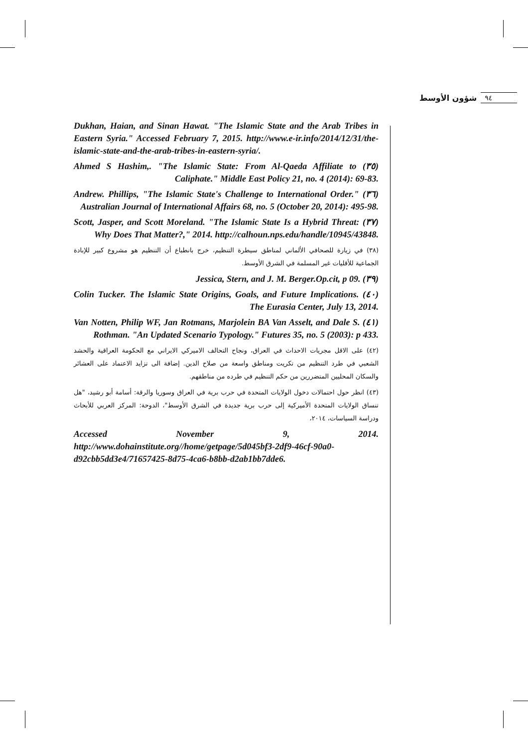شؤون الأوسط ٩٤
Dukhan, Haian, and Sinan Hawat. "The Islamic State and the Arab Tribes in Eastern Syria." Accessed February 7, 2015. http://www.e-ir.info/2014/12/31/the-islamic-state-and-the-arab-tribes-in-eastern-syria/.
(٣٥) Ahmed S Hashim,. "The Islamic State: From Al-Qaeda Affiliate to Caliphate." Middle East Policy 21, no. 4 (2014): 69-83.
(٣٦) Andrew. Phillips, "The Islamic State's Challenge to International Order." Australian Journal of International Affairs 68, no. 5 (October 20, 2014): 495-98.
(٣٧) Scott, Jasper, and Scott Moreland. "The Islamic State Is a Hybrid Threat: Why Does That Matter?," 2014. http://calhoun.nps.edu/handle/10945/43848.
(٣٨) في زيارة للصحافي الألماني لمناطق سيطرة التنظيم، خرج بانطباع أن التنظيم هو مشروع كبير للإبادة الجماعية للأقليات غير المسلمة في الشرق الأوسط.
(٣٩) Jessica, Stern, and J. M. Berger.Op.cit, p 09.
(٤٠) Colin Tucker. The Islamic State Origins, Goals, and Future Implications. The Eurasia Center, July 13, 2014.
(٤١) Van Notten, Philip WF, Jan Rotmans, Marjolein BA Van Asselt, and Dale S. Rothman. "An Updated Scenario Typology." Futures 35, no. 5 (2003): p 433.
(٤٢) على الاقل مجريات الاحداث في العراق، ونجاح التحالف الاميركي الايراني مع الحكومة العراقية والحشد الشعبي في طرد التنظيم من تكريت ومناطق واسعة من صلاح الدين. إضافة الى تزايد الاعتماد على العشائر والسكان المحليين المتضررين من حكم التنظيم في طرده من مناطقهم.
(٤٣) انظر حول احتمالات دخول الولايات المتحدة في حرب برية في العراق وسوريا والرقة: أسامة أبو رشيد، "هل تنساق الولايات المتحدة الأميركية إلى حرب برية جديدة في الشرق الأوسط"، الدوحة: المركز العربي للأبحاث ودراسة السياسات، ٢٠١٤،
Accessed November 9, 2014. http://www.dohainstitute.org//home/getpage/5d045bf3-2df9-46cf-90a0-d92cbb5dd3e4/71657425-8d75-4ca6-b8bb-d2ab1bb7dde6.